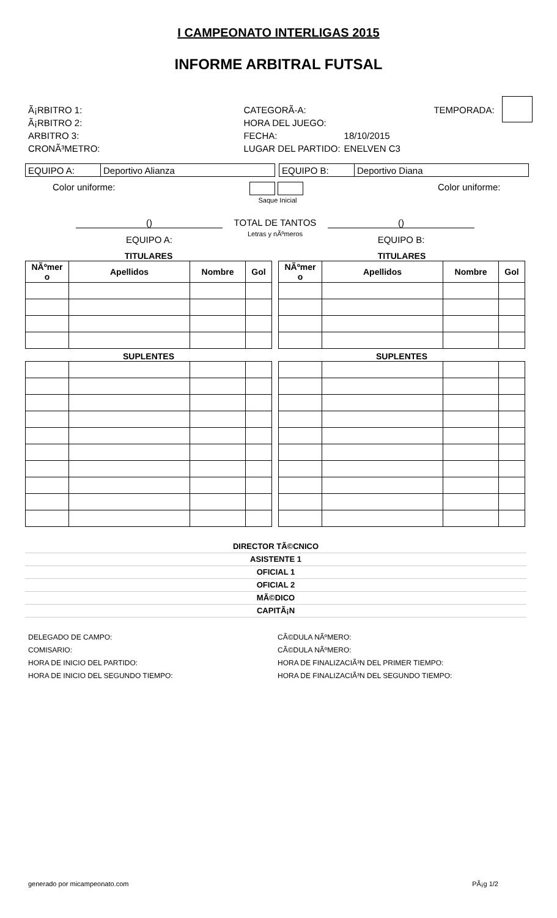I CAMPEONATO INTERLIGAS 2015
INFORME ARBITRAL FUTSAL
Ã¡RBITRO 1:
Ã¡RBITRO 2:
ARBITRO 3:
CRONÃ³METRO:
CATEGORÃ-A:
HORA DEL JUEGO:
FECHA:
LUGAR DEL PARTIDO:
18/10/2015
ENELVEN C3
TEMPORADA:
| EQUIPO A: | Deportivo Alianza |
| EQUIPO B: | Deportivo Diana |
Color uniforme:
Saque Inicial
Color uniforme:
()
EQUIPO A:
TOTAL DE TANTOS
Letras y nÃºmeros
()
EQUIPO B:
TITULARES
| NÃºmer o | Apellidos | Nombre | Gol |
| --- | --- | --- | --- |
SUPLENTES
TITULARES
| NÃºmer o | Apellidos | Nombre | Gol |
| --- | --- | --- | --- |
SUPLENTES
DIRECTOR TÃ©CNICO
ASISTENTE 1
OFICIAL 1
OFICIAL 2
MÃ©DICO
CAPITÃ¡N
DELEGADO DE CAMPO:
COMISARIO:
HORA DE INICIO DEL PARTIDO:
HORA DE INICIO DEL SEGUNDO TIEMPO:
CÃ©DULA NÃºMERO:
CÃ©DULA NÃºMERO:
HORA DE FINALIZACIÃ³N DEL PRIMER TIEMPO:
HORA DE FINALIZACIÃ³N DEL SEGUNDO TIEMPO:
generado por micampeonato.com PÃ¡g 1/2